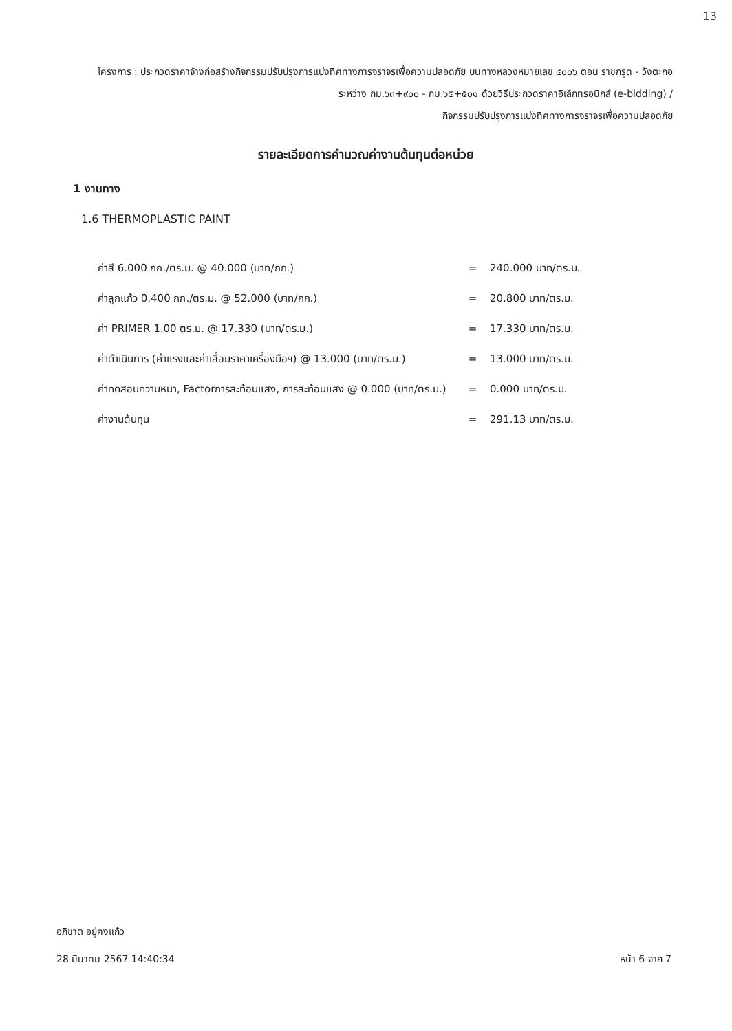13
โครงการ : ประกวดราคาจ้างก่อสร้างกิจกรรมปรับปรุงการแบ่งทิศทางการจราจรเพื่อความปลอดภัย บนทางหลวงหมายเลข ๔๐๐๖ ตอน ราชกรูด - วังตะกอ ระหว่าง กม.๖๓+๙๐๐ - กม.๖๕+๕๐๑ ด้วยวิธีประกวดราคาอิเล็กทรอนิกส์ (e-bidding) /
กิจกรรมปรับปรุงการแบ่งทิศทางการจราจรเพื่อความปลอดภัย
รายละเอียดการคำนวณค่างานต้นทุนต่อหน่วย
1 งานทาง
1.6 THERMOPLASTIC PAINT
| ค่าสี 6.000 กก./ตร.ม. @ 40.000 (บาท/กก.) | = | 240.000 บาท/ตร.ม. |
| ค่าลูกแก้ว 0.400 กก./ตร.ม. @ 52.000 (บาท/กก.) | = | 20.800 บาท/ตร.ม. |
| ค่า PRIMER 1.00 ตร.ม. @ 17.330 (บาท/ตร.ม.) | = | 17.330 บาท/ตร.ม. |
| ค่าดำเนินการ (ค่าแรงและค่าเสื่อมราคาเครื่องมือฯ) @ 13.000 (บาท/ตร.ม.) | = | 13.000 บาท/ตร.ม. |
| ค่าทดสอบความหนา, Factorการสะท้อนแสง, การสะท้อนแสง @ 0.000 (บาท/ตร.ม.) | = | 0.000 บาท/ตร.ม. |
| ค่างานต้นทุน | = | 291.13 บาท/ตร.ม. |
อภิชาต อยู่คงแก้ว
หน้า 6 จาก 7 28 มีนาคม 2567 14:40:34